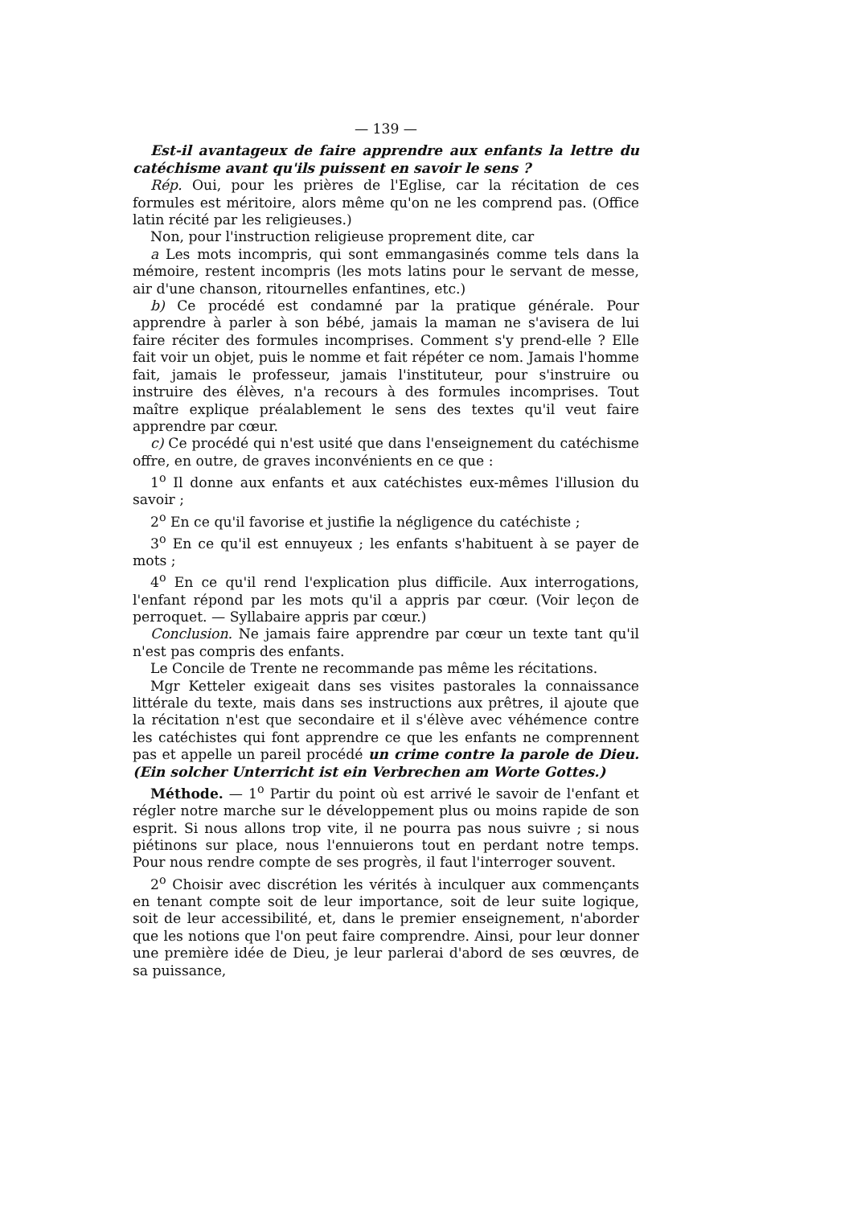— 139 —
Est-il avantageux de faire apprendre aux enfants la lettre du catéchisme avant qu'ils puissent en savoir le sens ?
Rép. Oui, pour les prières de l'Eglise, car la récitation de ces formules est méritoire, alors même qu'on ne les comprend pas. (Office latin récité par les religieuses.)
Non, pour l'instruction religieuse proprement dite, car
a Les mots incompris, qui sont emmangasinés comme tels dans la mémoire, restent incompris (les mots latins pour le servant de messe, air d'une chanson, ritournelles enfantines, etc.)
b) Ce procédé est condamné par la pratique générale. Pour apprendre à parler à son bébé, jamais la maman ne s'avisera de lui faire réciter des formules incomprises. Comment s'y prend-elle ? Elle fait voir un objet, puis le nomme et fait répéter ce nom. Jamais l'homme fait, jamais le professeur, jamais l'instituteur, pour s'instruire ou instruire des élèves, n'a recours à des formules incomprises. Tout maître explique préalablement le sens des textes qu'il veut faire apprendre par cœur.
c) Ce procédé qui n'est usité que dans l'enseignement du catéchisme offre, en outre, de graves inconvénients en ce que :
1<sup>o</sup> Il donne aux enfants et aux catéchistes eux-mêmes l'illusion du savoir ;
2<sup>o</sup> En ce qu'il favorise et justifie la négligence du catéchiste ;
3<sup>o</sup> En ce qu'il est ennuyeux ; les enfants s'habituent à se payer de mots ;
4<sup>o</sup> En ce qu'il rend l'explication plus difficile. Aux interrogations, l'enfant répond par les mots qu'il a appris par cœur. (Voir leçon de perroquet. — Syllabaire appris par cœur.)
Conclusion. Ne jamais faire apprendre par cœur un texte tant qu'il n'est pas compris des enfants.
Le Concile de Trente ne recommande pas même les récitations.
Mgr Ketteler exigeait dans ses visites pastorales la connaissance littérale du texte, mais dans ses instructions aux prêtres, il ajoute que la récitation n'est que secondaire et il s'élève avec véhémence contre les catéchistes qui font apprendre ce que les enfants ne comprennent pas et appelle un pareil procédé un crime contre la parole de Dieu. (Ein solcher Unterricht ist ein Verbrechen am Worte Gottes.)
Méthode. — 1<sup>o</sup> Partir du point où est arrivé le savoir de l'enfant et régler notre marche sur le développement plus ou moins rapide de son esprit. Si nous allons trop vite, il ne pourra pas nous suivre ; si nous piétinons sur place, nous l'ennuierons tout en perdant notre temps. Pour nous rendre compte de ses progrès, il faut l'interroger souvent.
2<sup>o</sup> Choisir avec discrétion les vérités à inculquer aux commençants en tenant compte soit de leur importance, soit de leur suite logique, soit de leur accessibilité, et, dans le premier enseignement, n'aborder que les notions que l'on peut faire comprendre. Ainsi, pour leur donner une première idée de Dieu, je leur parlerai d'abord de ses œuvres, de sa puissance,